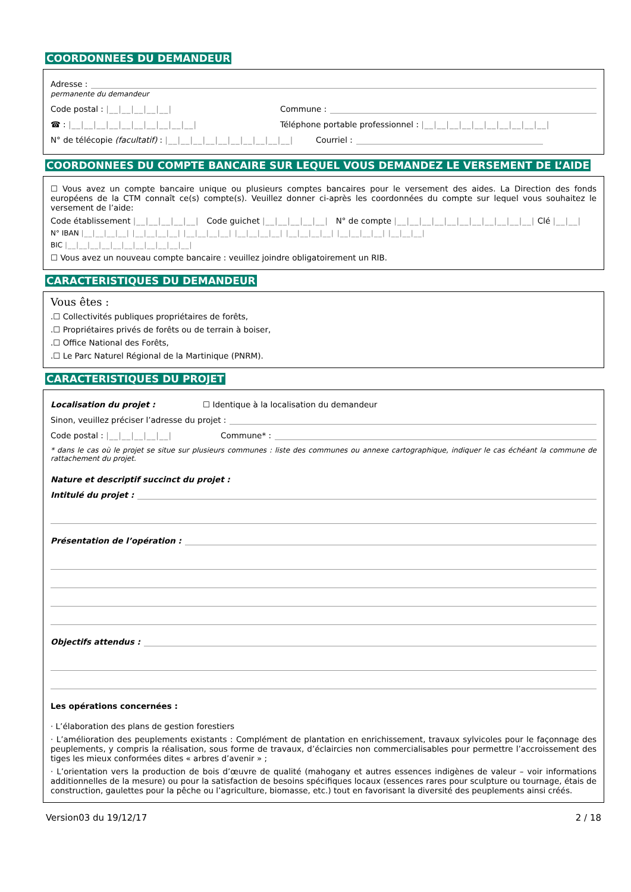COORDONNEES DU DEMANDEUR
Adresse :
permanente du demandeur
Code postal : |__|__|__|__|__| Commune :
☎ : |__|__|__|__|__|__|__|__|__|__| Téléphone portable professionnel : |__|__|__|__|__|__|__|__|__|__|
N° de télécopie (facultatif) : |__|__|__|__|__|__|__|__|__|__| Courriel :
COORDONNEES DU COMPTE BANCAIRE SUR LEQUEL VOUS DEMANDEZ LE VERSEMENT DE L’AIDE
☐ Vous avez un compte bancaire unique ou plusieurs comptes bancaires pour le versement des aides. La Direction des fonds européens de la CTM connaît ce(s) compte(s). Veuillez donner ci-après les coordonnées du compte sur lequel vous souhaitez le versement de l’aide:
Code établissement |__|__|__|__|__| Code guichet |__|__|__|__|__| N° de compte |__|__|__|__|__|__|__|__|__|__|__| Clé |__|__|
N° IBAN |__|__|__|__| |__|__|__|__| |__|__|__|__| |__|__|__|__| |__|__|__|__| |__|__|__|__| |__|__|__|
BIC |__|__|__|__|__|__|__|__|__|__|__|
☐ Vous avez un nouveau compte bancaire : veuillez joindre obligatoirement un RIB.
CARACTERISTIQUES DU DEMANDEUR
Vous êtes :
.☐ Collectivités publiques propriétaires de forêts,
.☐ Propriétaires privés de forêts ou de terrain à boiser,
.☐ Office National des Forêts,
.☐ Le Parc Naturel Régional de la Martinique (PNRM).
CARACTERISTIQUES DU PROJET
Localisation du projet : ☐ Identique à la localisation du demandeur
Sinon, veuillez préciser l’adresse du projet :
Code postal : |__|__|__|__|__| Commune* :
* dans le cas où le projet se situe sur plusieurs communes : liste des communes ou annexe cartographique, indiquer le cas échéant la commune de rattachement du projet.
Nature et descriptif succinct du projet :
Intitulé du projet :
Présentation de l’opération :
Objectifs attendus :
Les opérations concernées :
· L’élaboration des plans de gestion forestiers
· L’amélioration des peuplements existants : Complément de plantation en enrichissement, travaux sylvicoles pour le façonnage des peuplements, y compris la réalisation, sous forme de travaux, d’éclaircies non commercialisables pour permettre l’accroissement des tiges les mieux conformées dites « arbres d’avenir » ;
· L’orientation vers la production de bois d’œuvre de qualité (mahogany et autres essences indigènes de valeur – voir informations additionnelles de la mesure) ou pour la satisfaction de besoins spécifiques locaux (essences rares pour sculpture ou tournage, étais de construction, gaulettes pour la pêche ou l’agriculture, biomasse, etc.) tout en favorisant la diversité des peuplements ainsi créés.
Version03 du 19/12/17 2 / 18